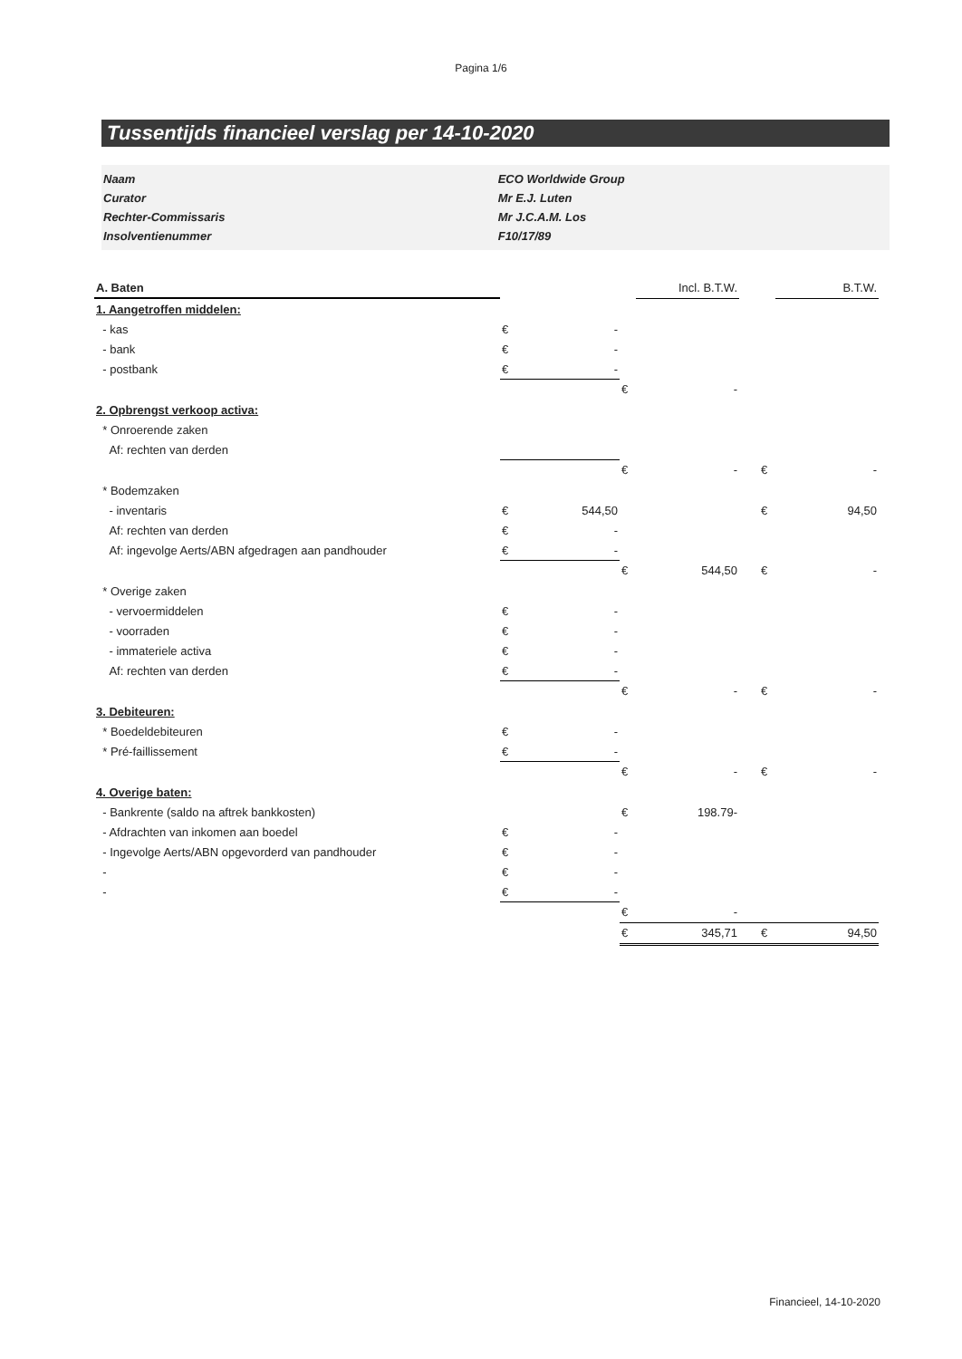Pagina 1/6
Tussentijds financieel verslag per 14-10-2020
| Naam | ECO Worldwide Group |
| Curator | Mr E.J. Luten |
| Rechter-Commissaris | Mr J.C.A.M. Los |
| Insolventienummer | F10/17/89 |
| A. Baten | | | | Incl. B.T.W. | | | B.T.W. |
| 1. Aangetroffen middelen: | | | | | | | |
| - kas | € | - | | | | | |
| - bank | € | - | | | | | |
| - postbank | € | - | | | | | |
| | | | € | - | | | |
| 2. Opbrengst verkoop activa: | | | | | | | |
| * Onroerende zaken | | | | | | | |
| Af: rechten van derden | | | | | | | |
| | | | € | - | | € | - |
| * Bodemzaken | | | | | | | |
| - inventaris | € | 544,50 | | | | € | 94,50 |
| Af: rechten van derden | € | - | | | | | |
| Af: ingevolge Aerts/ABN afgedragen aan pandhouder | € | - | | | | | |
| | | | € | 544,50 | | € | - |
| * Overige zaken | | | | | | | |
| - vervoermiddelen | € | - | | | | | |
| - voorraden | € | - | | | | | |
| - immateriele activa | € | - | | | | | |
| Af: rechten van derden | € | - | | | | | |
| | | | € | - | | € | - |
| 3. Debiteuren: | | | | | | | |
| * Boedeldebiteuren | € | - | | | | | |
| * Pré-faillissement | € | - | | | | | |
| | | | € | - | | € | - |
| 4. Overige baten: | | | | | | | |
| - Bankrente (saldo na aftrek bankkosten) | | | € | 198.79- | | | |
| - Afdrachten van inkomen aan boedel | € | - | | | | | |
| - Ingevolge Aerts/ABN opgevorderd van pandhouder | € | - | | | | | |
| - | € | - | | | | | |
| - | € | - | | | | | |
| | | | € | - | | | |
| | | | € | 345,71 | | € | 94,50 |
Financieel, 14-10-2020